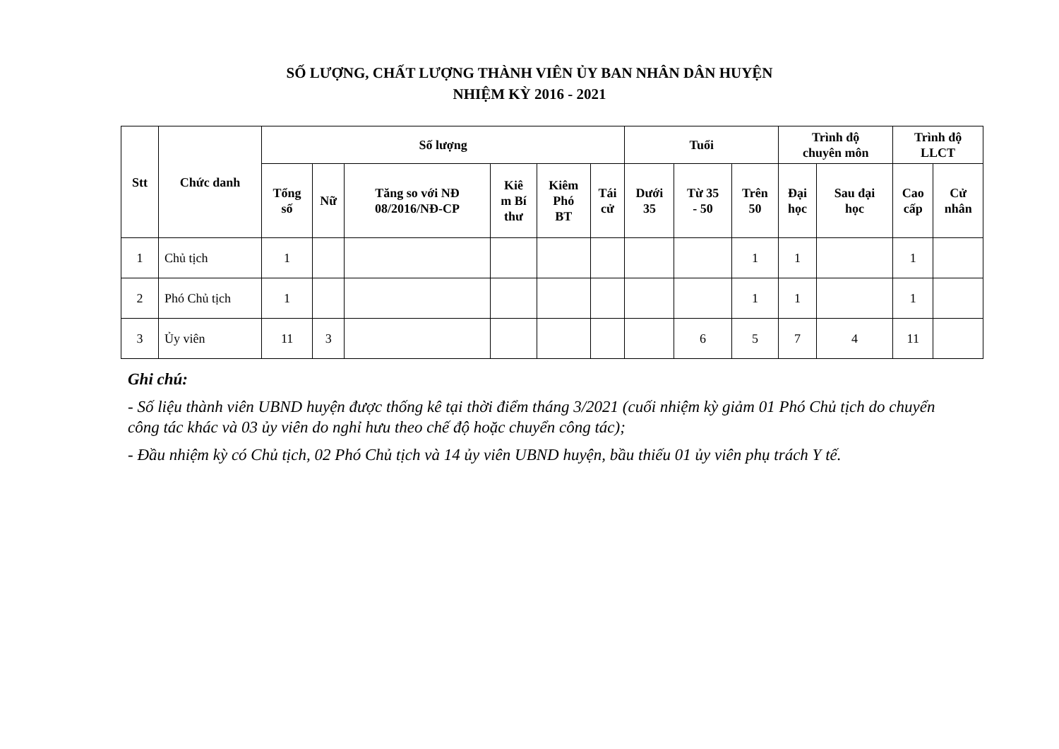SỐ LƯỢNG, CHẤT LƯỢNG THÀNH VIÊN ỦY BAN NHÂN DÂN HUYỆN
NHIỆM KỲ 2016 - 2021
| Stt | Chức danh | Số lượng | | | | | | Tuổi | | | Trình độ chuyên môn | | Trình độ LLCT | |
| --- | --- | --- | --- | --- | --- | --- | --- | --- | --- | --- | --- | --- | --- | --- |
| | | Tổng số | Nữ | Tăng so với NĐ 08/2016/NĐ-CP | Kiê m Bí thư | Kiêm Phó BT | Tái cử | Dưới 35 | Từ 35 - 50 | Trên 50 | Đại học | Sau đại học | Cao cấp | Cử nhân |
| 1 | Chủ tịch | 1 | | | | | | | | 1 | 1 | | 1 | |
| 2 | Phó Chủ tịch | 1 | | | | | | | | 1 | 1 | | 1 | |
| 3 | Ủy viên | 11 | 3 | | | | | | 6 | 5 | 7 | 4 | 11 | |
Ghi chú:
- Số liệu thành viên UBND huyện được thống kê tại thời điểm tháng 3/2021 (cuối nhiệm kỳ giảm 01 Phó Chủ tịch do chuyển công tác khác và 03 ủy viên do nghỉ hưu theo chế độ hoặc chuyển công tác);
- Đầu nhiệm kỳ có Chủ tịch, 02 Phó Chủ tịch và 14 ủy viên UBND huyện, bầu thiếu 01 ủy viên phụ trách Y tế.